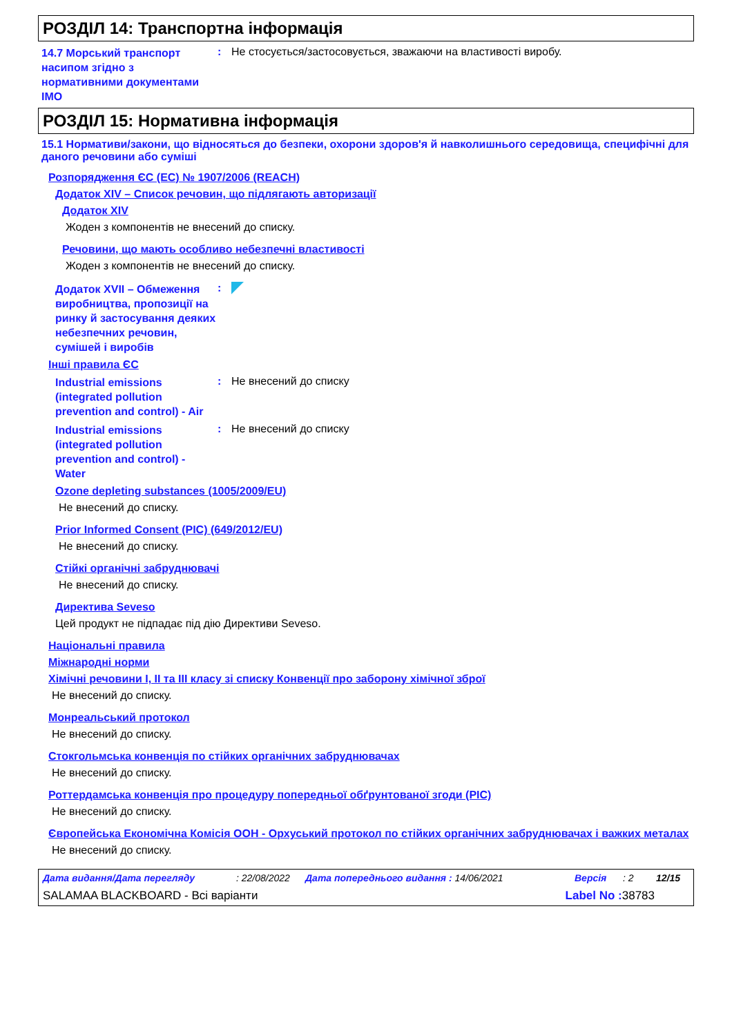РОЗДІЛ 14: Транспортна інформація
14.7 Морський транспорт насипом згідно з нормативними документами IMO
: Не стосується/застосовується, зважаючи на властивості виробу.
РОЗДІЛ 15: Нормативна інформація
15.1 Нормативи/закони, що відносяться до безпеки, охорони здоров'я й навколишнього середовища, специфічні для даного речовини або суміші
Розпорядження ЄС (ЕС) № 1907/2006 (REACH)
Додаток XIV – Список речовин, що підлягають авторизації
Додаток XIV
Жоден з компонентів не внесений до списку.
Речовини, що мають особливо небезпечні властивості
Жоден з компонентів не внесений до списку.
Додаток XVII – Обмеження виробництва, пропозиції на ринку й застосування деяких небезпечних речовин, сумішей і виробів
:
Інші правила ЄС
Industrial emissions (integrated pollution prevention and control) - Air
: Не внесений до списку
Industrial emissions (integrated pollution prevention and control) - Water
: Не внесений до списку
Ozone depleting substances (1005/2009/EU)
Не внесений до списку.
Prior Informed Consent (PIC) (649/2012/EU)
Не внесений до списку.
Стійкі органічні забруднювачі
Не внесений до списку.
Директива Seveso
Цей продукт не підпадає під дію Директиви Seveso.
Національні правила
Міжнародні норми
Хімічні речовини I, II та III класу зі списку Конвенції про заборону хімічної зброї
Не внесений до списку.
Монреальський протокол
Не внесений до списку.
Стокгольмська конвенція по стійких органічних забруднювачах
Не внесений до списку.
Роттердамська конвенція про процедуру попередньої обґрунтованої згоди (PIC)
Не внесений до списку.
Європейська Економічна Комісія ООН - Орхуський протокол по стійких органічних забруднювачах і важких металах
Не внесений до списку.
Дата видання/Дата перегляду: 22/08/2022 Дата попереднього видання : 14/06/2021 Версія: 2 12/15
SALAMAA BLACKBOARD - Всі варіанти Label No : 38783